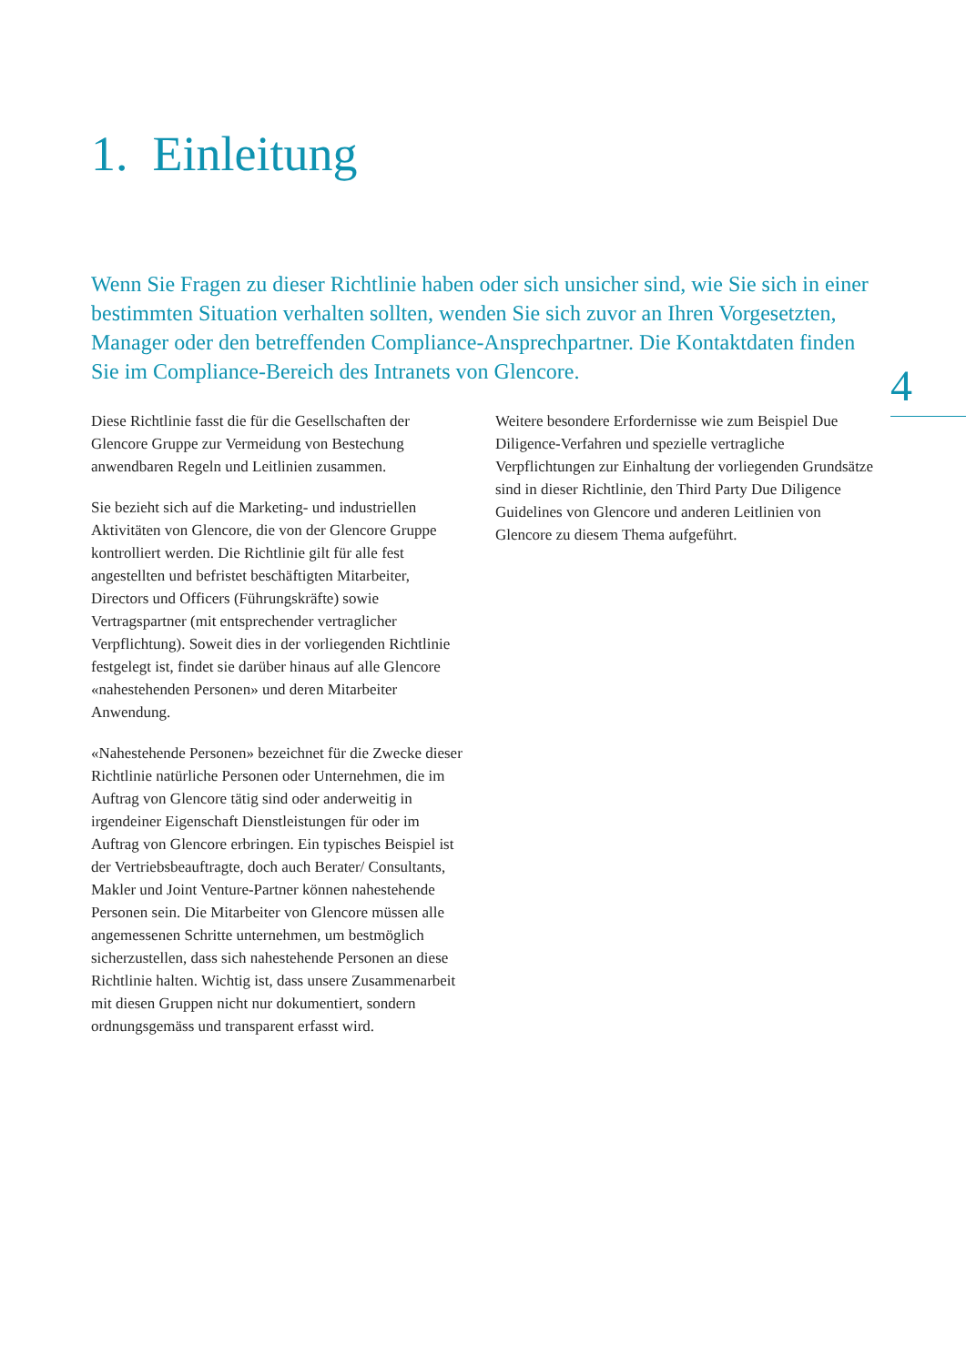1. Einleitung
Wenn Sie Fragen zu dieser Richtlinie haben oder sich unsicher sind, wie Sie sich in einer bestimmten Situation verhalten sollten, wenden Sie sich zuvor an Ihren Vorgesetzten, Manager oder den betreffenden Compliance-Ansprechpartner. Die Kontaktdaten finden Sie im Compliance-Bereich des Intranets von Glencore.
4
Diese Richtlinie fasst die für die Gesellschaften der Glencore Gruppe zur Vermeidung von Bestechung anwendbaren Regeln und Leitlinien zusammen.
Sie bezieht sich auf die Marketing- und industriellen Aktivitäten von Glencore, die von der Glencore Gruppe kontrolliert werden. Die Richtlinie gilt für alle fest angestellten und befristet beschäftigten Mitarbeiter, Directors und Officers (Führungskräfte) sowie Vertragspartner (mit entsprechender vertraglicher Verpflichtung). Soweit dies in der vorliegenden Richtlinie festgelegt ist, findet sie darüber hinaus auf alle Glencore «nahestehenden Personen» und deren Mitarbeiter Anwendung.
«Nahestehende Personen» bezeichnet für die Zwecke dieser Richtlinie natürliche Personen oder Unternehmen, die im Auftrag von Glencore tätig sind oder anderweitig in irgendeiner Eigenschaft Dienstleistungen für oder im Auftrag von Glencore erbringen. Ein typisches Beispiel ist der Vertriebsbeauftragte, doch auch Berater/ Consultants, Makler und Joint Venture-Partner können nahestehende Personen sein. Die Mitarbeiter von Glencore müssen alle angemessenen Schritte unternehmen, um bestmöglich sicherzustellen, dass sich nahestehende Personen an diese Richtlinie halten. Wichtig ist, dass unsere Zusammenarbeit mit diesen Gruppen nicht nur dokumentiert, sondern ordnungsgemäss und transparent erfasst wird.
Weitere besondere Erfordernisse wie zum Beispiel Due Diligence-Verfahren und spezielle vertragliche Verpflichtungen zur Einhaltung der vorliegenden Grundsätze sind in dieser Richtlinie, den Third Party Due Diligence Guidelines von Glencore und anderen Leitlinien von Glencore zu diesem Thema aufgeführt.